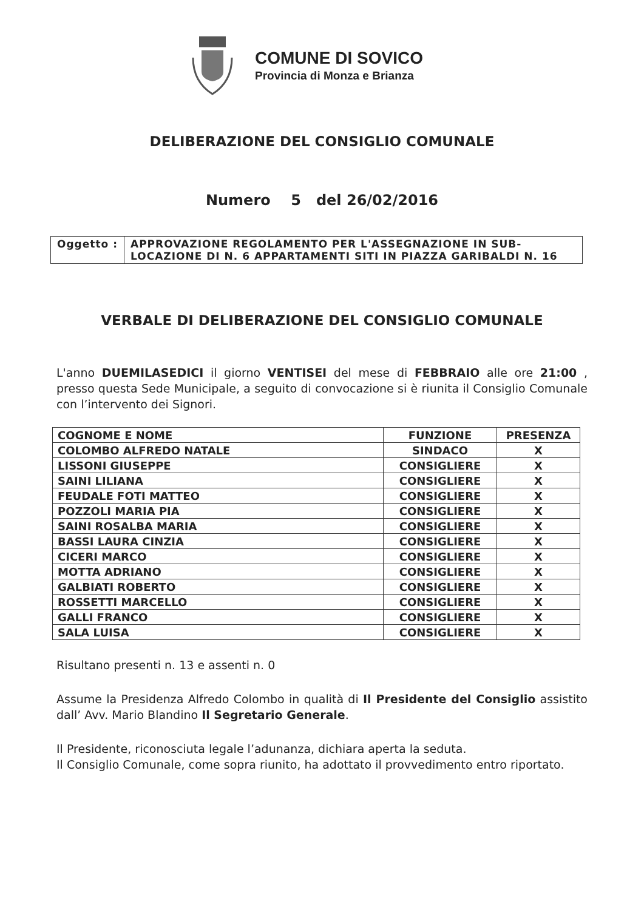COMUNE DI SOVICO
Provincia di Monza e Brianza
DELIBERAZIONE DEL CONSIGLIO COMUNALE
Numero 5 del 26/02/2016
| Oggetto : | APPROVAZIONE REGOLAMENTO PER L'ASSEGNAZIONE IN SUB-LOCAZIONE DI N. 6 APPARTAMENTI SITI IN PIAZZA GARIBALDI N. 16 |
VERBALE DI DELIBERAZIONE DEL CONSIGLIO COMUNALE
L'anno DUEMILASEDICI il giorno VENTISEI del mese di FEBBRAIO alle ore 21:00 , presso questa Sede Municipale, a seguito di convocazione si è riunita il Consiglio Comunale con l’intervento dei Signori.
| COGNOME E NOME | FUNZIONE | PRESENZA |
| --- | --- | --- |
| COLOMBO ALFREDO NATALE | SINDACO | X |
| LISSONI GIUSEPPE | CONSIGLIERE | X |
| SAINI LILIANA | CONSIGLIERE | X |
| FEUDALE FOTI MATTEO | CONSIGLIERE | X |
| POZZOLI MARIA PIA | CONSIGLIERE | X |
| SAINI ROSALBA MARIA | CONSIGLIERE | X |
| BASSI LAURA CINZIA | CONSIGLIERE | X |
| CICERI MARCO | CONSIGLIERE | X |
| MOTTA ADRIANO | CONSIGLIERE | X |
| GALBIATI ROBERTO | CONSIGLIERE | X |
| ROSSETTI MARCELLO | CONSIGLIERE | X |
| GALLI FRANCO | CONSIGLIERE | X |
| SALA LUISA | CONSIGLIERE | X |
Risultano presenti n. 13 e assenti n. 0
Assume la Presidenza Alfredo Colombo in qualità di Il Presidente del Consiglio assistito dall’ Avv. Mario Blandino Il Segretario Generale.
Il Presidente, riconosciuta legale l’adunanza, dichiara aperta la seduta.
Il Consiglio Comunale, come sopra riunito, ha adottato il provvedimento entro riportato.